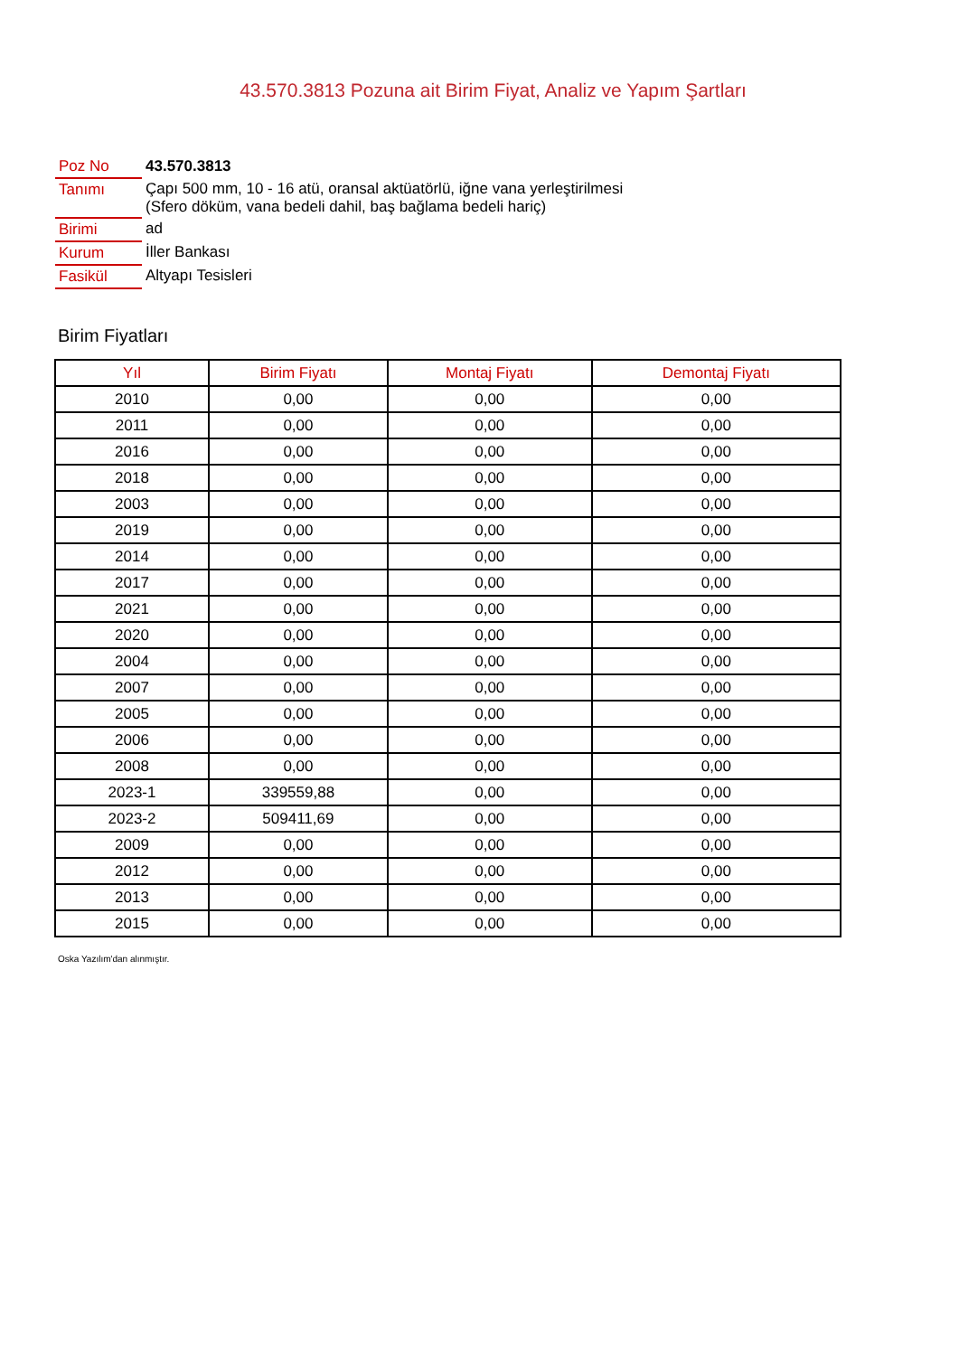43.570.3813 Pozuna ait Birim Fiyat, Analiz ve Yapım Şartları
| Poz No | 43.570.3813 |
| Tanımı | Çapı 500 mm, 10 - 16 atü, oransal aktüatörlü, iğne vana yerleştirilmesi (Sfero döküm, vana bedeli dahil, baş bağlama bedeli hariç) |
| Birimi | ad |
| Kurum | İller Bankası |
| Fasikül | Altyapı Tesisleri |
Birim Fiyatları
| Yıl | Birim Fiyatı | Montaj Fiyatı | Demontaj Fiyatı |
| --- | --- | --- | --- |
| 2010 | 0,00 | 0,00 | 0,00 |
| 2011 | 0,00 | 0,00 | 0,00 |
| 2016 | 0,00 | 0,00 | 0,00 |
| 2018 | 0,00 | 0,00 | 0,00 |
| 2003 | 0,00 | 0,00 | 0,00 |
| 2019 | 0,00 | 0,00 | 0,00 |
| 2014 | 0,00 | 0,00 | 0,00 |
| 2017 | 0,00 | 0,00 | 0,00 |
| 2021 | 0,00 | 0,00 | 0,00 |
| 2020 | 0,00 | 0,00 | 0,00 |
| 2004 | 0,00 | 0,00 | 0,00 |
| 2007 | 0,00 | 0,00 | 0,00 |
| 2005 | 0,00 | 0,00 | 0,00 |
| 2006 | 0,00 | 0,00 | 0,00 |
| 2008 | 0,00 | 0,00 | 0,00 |
| 2023-1 | 339559,88 | 0,00 | 0,00 |
| 2023-2 | 509411,69 | 0,00 | 0,00 |
| 2009 | 0,00 | 0,00 | 0,00 |
| 2012 | 0,00 | 0,00 | 0,00 |
| 2013 | 0,00 | 0,00 | 0,00 |
| 2015 | 0,00 | 0,00 | 0,00 |
Oska Yazılım'dan alınmıştır.